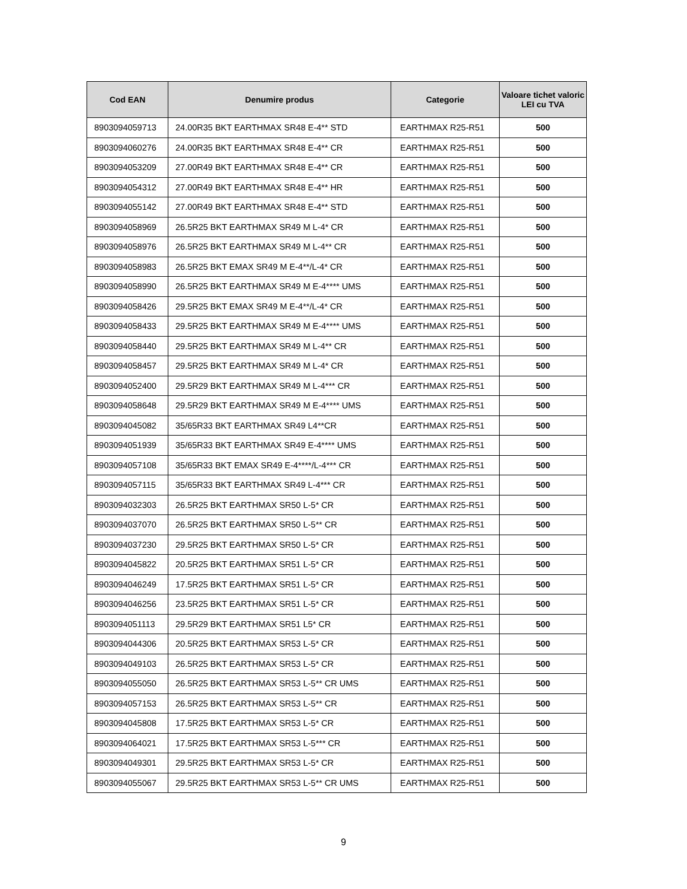| Cod EAN | Denumire produs | Categorie | Valoare tichet valoric LEI cu TVA |
| --- | --- | --- | --- |
| 8903094059713 | 24.00R35 BKT EARTHMAX SR48 E-4** STD | EARTHMAX R25-R51 | 500 |
| 8903094060276 | 24.00R35 BKT EARTHMAX SR48 E-4** CR | EARTHMAX R25-R51 | 500 |
| 8903094053209 | 27.00R49 BKT EARTHMAX SR48 E-4** CR | EARTHMAX R25-R51 | 500 |
| 8903094054312 | 27.00R49 BKT EARTHMAX SR48 E-4** HR | EARTHMAX R25-R51 | 500 |
| 8903094055142 | 27.00R49 BKT EARTHMAX SR48 E-4** STD | EARTHMAX R25-R51 | 500 |
| 8903094058969 | 26.5R25 BKT EARTHMAX SR49 M L-4* CR | EARTHMAX R25-R51 | 500 |
| 8903094058976 | 26.5R25 BKT EARTHMAX SR49 M L-4** CR | EARTHMAX R25-R51 | 500 |
| 8903094058983 | 26.5R25 BKT EMAX SR49 M E-4**/L-4* CR | EARTHMAX R25-R51 | 500 |
| 8903094058990 | 26.5R25 BKT EARTHMAX SR49 M E-4**** UMS | EARTHMAX R25-R51 | 500 |
| 8903094058426 | 29.5R25 BKT EMAX SR49 M E-4**/L-4* CR | EARTHMAX R25-R51 | 500 |
| 8903094058433 | 29.5R25 BKT EARTHMAX SR49 M E-4**** UMS | EARTHMAX R25-R51 | 500 |
| 8903094058440 | 29.5R25 BKT EARTHMAX SR49 M L-4** CR | EARTHMAX R25-R51 | 500 |
| 8903094058457 | 29.5R25 BKT EARTHMAX SR49 M L-4* CR | EARTHMAX R25-R51 | 500 |
| 8903094052400 | 29.5R29 BKT EARTHMAX SR49 M L-4*** CR | EARTHMAX R25-R51 | 500 |
| 8903094058648 | 29.5R29 BKT EARTHMAX SR49 M E-4**** UMS | EARTHMAX R25-R51 | 500 |
| 8903094045082 | 35/65R33 BKT EARTHMAX SR49 L4**CR | EARTHMAX R25-R51 | 500 |
| 8903094051939 | 35/65R33 BKT EARTHMAX SR49 E-4**** UMS | EARTHMAX R25-R51 | 500 |
| 8903094057108 | 35/65R33 BKT EMAX SR49 E-4****/L-4*** CR | EARTHMAX R25-R51 | 500 |
| 8903094057115 | 35/65R33 BKT EARTHMAX SR49 L-4*** CR | EARTHMAX R25-R51 | 500 |
| 8903094032303 | 26.5R25 BKT EARTHMAX SR50 L-5* CR | EARTHMAX R25-R51 | 500 |
| 8903094037070 | 26.5R25 BKT EARTHMAX SR50 L-5** CR | EARTHMAX R25-R51 | 500 |
| 8903094037230 | 29.5R25 BKT EARTHMAX SR50 L-5* CR | EARTHMAX R25-R51 | 500 |
| 8903094045822 | 20.5R25 BKT EARTHMAX SR51 L-5* CR | EARTHMAX R25-R51 | 500 |
| 8903094046249 | 17.5R25 BKT EARTHMAX SR51 L-5* CR | EARTHMAX R25-R51 | 500 |
| 8903094046256 | 23.5R25 BKT EARTHMAX SR51 L-5* CR | EARTHMAX R25-R51 | 500 |
| 8903094051113 | 29.5R29 BKT EARTHMAX SR51 L5* CR | EARTHMAX R25-R51 | 500 |
| 8903094044306 | 20.5R25 BKT EARTHMAX SR53 L-5* CR | EARTHMAX R25-R51 | 500 |
| 8903094049103 | 26.5R25 BKT EARTHMAX SR53 L-5* CR | EARTHMAX R25-R51 | 500 |
| 8903094055050 | 26.5R25 BKT EARTHMAX SR53 L-5** CR UMS | EARTHMAX R25-R51 | 500 |
| 8903094057153 | 26.5R25 BKT EARTHMAX SR53 L-5** CR | EARTHMAX R25-R51 | 500 |
| 8903094045808 | 17.5R25 BKT EARTHMAX SR53 L-5* CR | EARTHMAX R25-R51 | 500 |
| 8903094064021 | 17.5R25 BKT EARTHMAX SR53 L-5*** CR | EARTHMAX R25-R51 | 500 |
| 8903094049301 | 29.5R25 BKT EARTHMAX SR53 L-5* CR | EARTHMAX R25-R51 | 500 |
| 8903094055067 | 29.5R25 BKT EARTHMAX SR53 L-5** CR UMS | EARTHMAX R25-R51 | 500 |
9